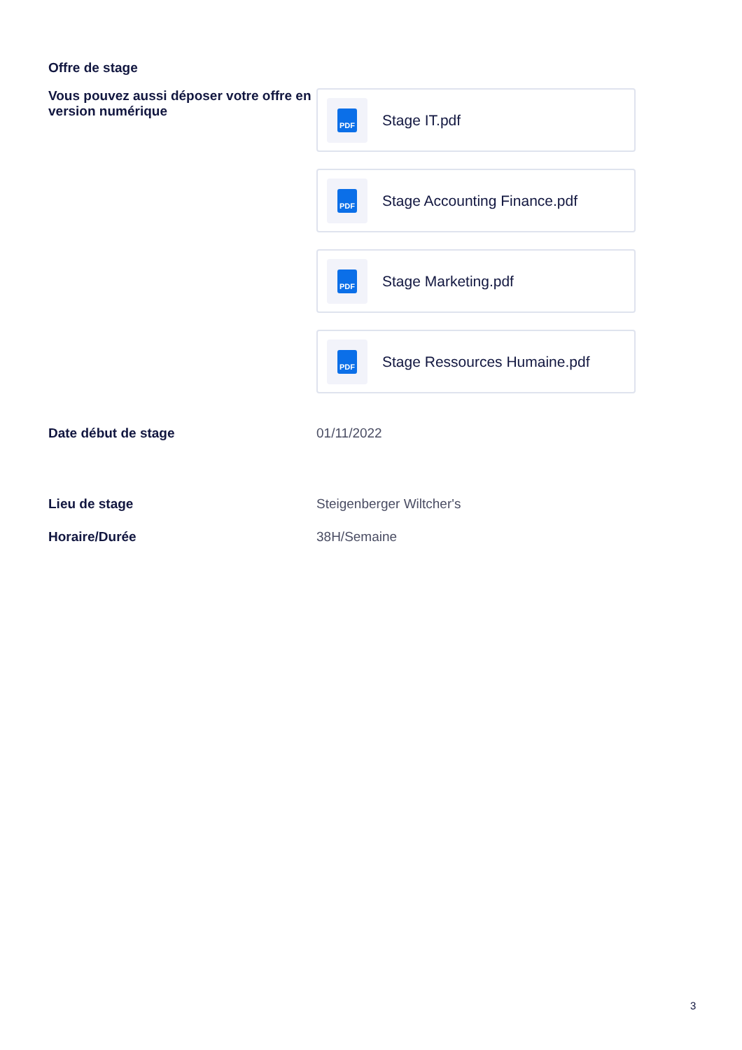Offre de stage
Vous pouvez aussi déposer votre offre en version numérique
PDF
Stage IT.pdf
PDF
Stage Accounting Finance.pdf
PDF
Stage Marketing.pdf
PDF
Stage Ressources Humaine.pdf
Date début de stage
01/11/2022
Lieu de stage
Steigenberger Wiltcher's
Horaire/Durée
38H/Semaine
3